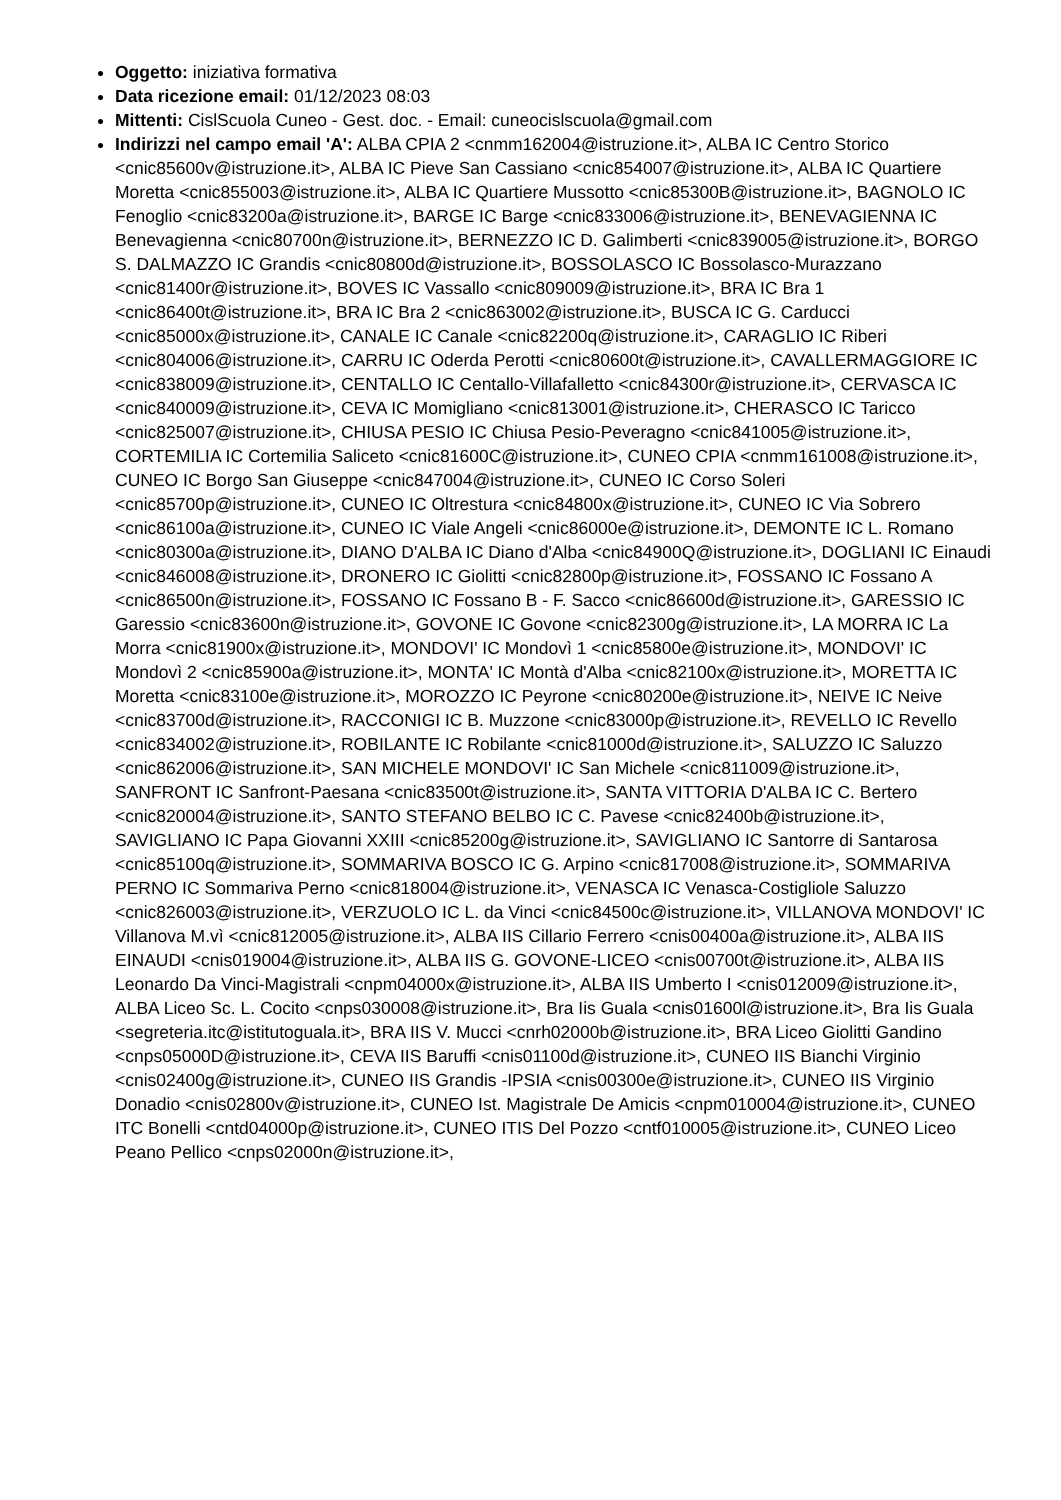Oggetto: iniziativa formativa
Data ricezione email: 01/12/2023 08:03
Mittenti: CislScuola Cuneo - Gest. doc. - Email: cuneocislscuola@gmail.com
Indirizzi nel campo email 'A': ALBA CPIA 2 <cnmm162004@istruzione.it>, ALBA IC Centro Storico <cnic85600v@istruzione.it>, ALBA IC Pieve San Cassiano <cnic854007@istruzione.it>, ALBA IC Quartiere Moretta <cnic855003@istruzione.it>, ALBA IC Quartiere Mussotto <cnic85300B@istruzione.it>, BAGNOLO IC Fenoglio <cnic83200a@istruzione.it>, BARGE IC Barge <cnic833006@istruzione.it>, BENEVAGIENNA IC Benevagienna <cnic80700n@istruzione.it>, BERNEZZO IC D. Galimberti <cnic839005@istruzione.it>, BORGO S. DALMAZZO IC Grandis <cnic80800d@istruzione.it>, BOSSOLASCO IC Bossolasco-Murazzano <cnic81400r@istruzione.it>, BOVES IC Vassallo <cnic809009@istruzione.it>, BRA IC Bra 1 <cnic86400t@istruzione.it>, BRA IC Bra 2 <cnic863002@istruzione.it>, BUSCA IC G. Carducci <cnic85000x@istruzione.it>, CANALE IC Canale <cnic82200q@istruzione.it>, CARAGLIO IC Riberi <cnic804006@istruzione.it>, CARRU IC Oderda Perotti <cnic80600t@istruzione.it>, CAVALLERMAGGIORE IC <cnic838009@istruzione.it>, CENTALLO IC Centallo-Villafalletto <cnic84300r@istruzione.it>, CERVASCA IC <cnic840009@istruzione.it>, CEVA IC Momigliano <cnic813001@istruzione.it>, CHERASCO IC Taricco <cnic825007@istruzione.it>, CHIUSA PESIO IC Chiusa Pesio-Peveragno <cnic841005@istruzione.it>, CORTEMILIA IC Cortemilia Saliceto <cnic81600C@istruzione.it>, CUNEO CPIA <cnmm161008@istruzione.it>, CUNEO IC Borgo San Giuseppe <cnic847004@istruzione.it>, CUNEO IC Corso Soleri <cnic85700p@istruzione.it>, CUNEO IC Oltrestura <cnic84800x@istruzione.it>, CUNEO IC Via Sobrero <cnic86100a@istruzione.it>, CUNEO IC Viale Angeli <cnic86000e@istruzione.it>, DEMONTE IC L. Romano <cnic80300a@istruzione.it>, DIANO D'ALBA IC Diano d'Alba <cnic84900Q@istruzione.it>, DOGLIANI IC Einaudi <cnic846008@istruzione.it>, DRONERO IC Giolitti <cnic82800p@istruzione.it>, FOSSANO IC Fossano A <cnic86500n@istruzione.it>, FOSSANO IC Fossano B - F. Sacco <cnic86600d@istruzione.it>, GARESSIO IC Garessio <cnic83600n@istruzione.it>, GOVONE IC Govone <cnic82300g@istruzione.it>, LA MORRA IC La Morra <cnic81900x@istruzione.it>, MONDOVI' IC Mondovì 1 <cnic85800e@istruzione.it>, MONDOVI' IC Mondovì 2 <cnic85900a@istruzione.it>, MONTA' IC Montà d'Alba <cnic82100x@istruzione.it>, MORETTA IC Moretta <cnic83100e@istruzione.it>, MOROZZO IC Peyrone <cnic80200e@istruzione.it>, NEIVE IC Neive <cnic83700d@istruzione.it>, RACCONIGI IC B. Muzzone <cnic83000p@istruzione.it>, REVELLO IC Revello <cnic834002@istruzione.it>, ROBILANTE IC Robilante <cnic81000d@istruzione.it>, SALUZZO IC Saluzzo <cnic862006@istruzione.it>, SAN MICHELE MONDOVI' IC San Michele <cnic811009@istruzione.it>, SANFRONT IC Sanfront-Paesana <cnic83500t@istruzione.it>, SANTA VITTORIA D'ALBA IC C. Bertero <cnic820004@istruzione.it>, SANTO STEFANO BELBO IC C. Pavese <cnic82400b@istruzione.it>, SAVIGLIANO IC Papa Giovanni XXIII <cnic85200g@istruzione.it>, SAVIGLIANO IC Santorre di Santarosa <cnic85100q@istruzione.it>, SOMMARIVA BOSCO IC G. Arpino <cnic817008@istruzione.it>, SOMMARIVA PERNO IC Sommariva Perno <cnic818004@istruzione.it>, VENASCA IC Venasca-Costigliole Saluzzo <cnic826003@istruzione.it>, VERZUOLO IC L. da Vinci <cnic84500c@istruzione.it>, VILLANOVA MONDOVI' IC Villanova M.vì <cnic812005@istruzione.it>, ALBA IIS Cillario Ferrero <cnis00400a@istruzione.it>, ALBA IIS EINAUDI <cnis019004@istruzione.it>, ALBA IIS G. GOVONE-LICEO <cnis00700t@istruzione.it>, ALBA IIS Leonardo Da Vinci-Magistrali <cnpm04000x@istruzione.it>, ALBA IIS Umberto I <cnis012009@istruzione.it>, ALBA Liceo Sc. L. Cocito <cnps030008@istruzione.it>, Bra Iis Guala <cnis01600l@istruzione.it>, Bra Iis Guala <segreteria.itc@istitutoguala.it>, BRA IIS V. Mucci <cnrh02000b@istruzione.it>, BRA Liceo Giolitti Gandino <cnps05000D@istruzione.it>, CEVA IIS Baruffi <cnis01100d@istruzione.it>, CUNEO IIS Bianchi Virginio <cnis02400g@istruzione.it>, CUNEO IIS Grandis -IPSIA <cnis00300e@istruzione.it>, CUNEO IIS Virginio Donadio <cnis02800v@istruzione.it>, CUNEO Ist. Magistrale De Amicis <cnpm010004@istruzione.it>, CUNEO ITC Bonelli <cntd04000p@istruzione.it>, CUNEO ITIS Del Pozzo <cntf010005@istruzione.it>, CUNEO Liceo Peano Pellico <cnps02000n@istruzione.it>,